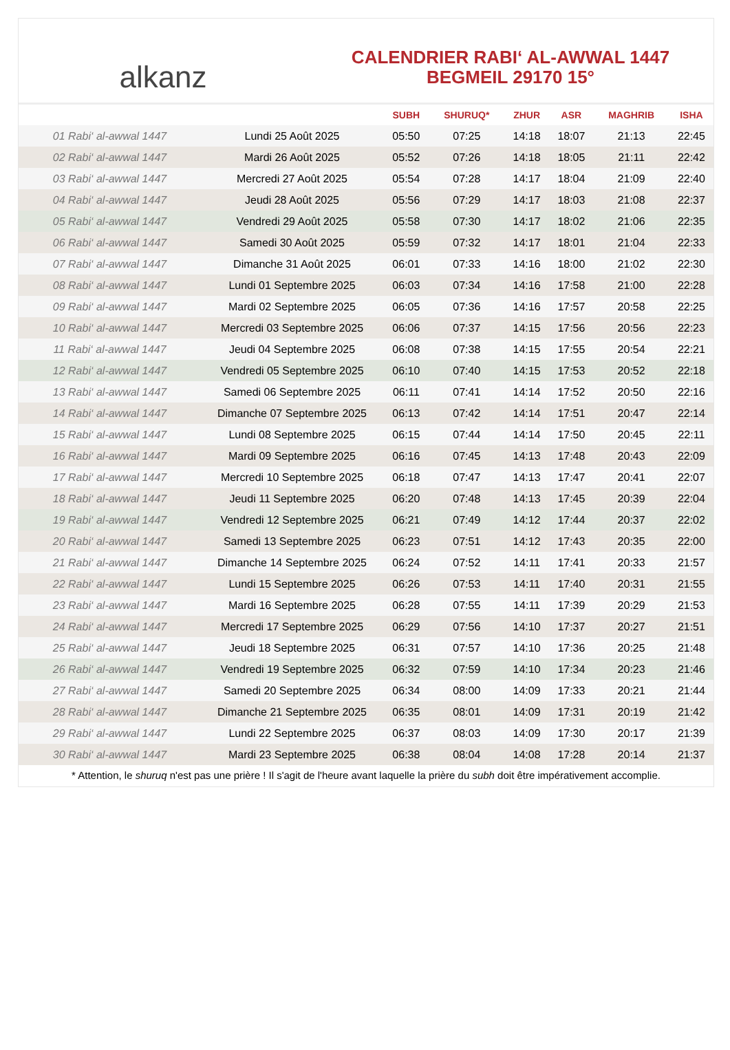alkanz
CALENDRIER RABI‘ AL-AWWAL 1447
BEGMEIL 29170 15°
| | | SUBH | SHURUQ* | ZHUR | ASR | MAGHRIB | ISHA |
| --- | --- | --- | --- | --- | --- | --- | --- |
| 01 Rabi‘ al-awwal 1447 | Lundi 25 Août 2025 | 05:50 | 07:25 | 14:18 | 18:07 | 21:13 | 22:45 |
| 02 Rabi‘ al-awwal 1447 | Mardi 26 Août 2025 | 05:52 | 07:26 | 14:18 | 18:05 | 21:11 | 22:42 |
| 03 Rabi‘ al-awwal 1447 | Mercredi 27 Août 2025 | 05:54 | 07:28 | 14:17 | 18:04 | 21:09 | 22:40 |
| 04 Rabi‘ al-awwal 1447 | Jeudi 28 Août 2025 | 05:56 | 07:29 | 14:17 | 18:03 | 21:08 | 22:37 |
| 05 Rabi‘ al-awwal 1447 | Vendredi 29 Août 2025 | 05:58 | 07:30 | 14:17 | 18:02 | 21:06 | 22:35 |
| 06 Rabi‘ al-awwal 1447 | Samedi 30 Août 2025 | 05:59 | 07:32 | 14:17 | 18:01 | 21:04 | 22:33 |
| 07 Rabi‘ al-awwal 1447 | Dimanche 31 Août 2025 | 06:01 | 07:33 | 14:16 | 18:00 | 21:02 | 22:30 |
| 08 Rabi‘ al-awwal 1447 | Lundi 01 Septembre 2025 | 06:03 | 07:34 | 14:16 | 17:58 | 21:00 | 22:28 |
| 09 Rabi‘ al-awwal 1447 | Mardi 02 Septembre 2025 | 06:05 | 07:36 | 14:16 | 17:57 | 20:58 | 22:25 |
| 10 Rabi‘ al-awwal 1447 | Mercredi 03 Septembre 2025 | 06:06 | 07:37 | 14:15 | 17:56 | 20:56 | 22:23 |
| 11 Rabi‘ al-awwal 1447 | Jeudi 04 Septembre 2025 | 06:08 | 07:38 | 14:15 | 17:55 | 20:54 | 22:21 |
| 12 Rabi‘ al-awwal 1447 | Vendredi 05 Septembre 2025 | 06:10 | 07:40 | 14:15 | 17:53 | 20:52 | 22:18 |
| 13 Rabi‘ al-awwal 1447 | Samedi 06 Septembre 2025 | 06:11 | 07:41 | 14:14 | 17:52 | 20:50 | 22:16 |
| 14 Rabi‘ al-awwal 1447 | Dimanche 07 Septembre 2025 | 06:13 | 07:42 | 14:14 | 17:51 | 20:47 | 22:14 |
| 15 Rabi‘ al-awwal 1447 | Lundi 08 Septembre 2025 | 06:15 | 07:44 | 14:14 | 17:50 | 20:45 | 22:11 |
| 16 Rabi‘ al-awwal 1447 | Mardi 09 Septembre 2025 | 06:16 | 07:45 | 14:13 | 17:48 | 20:43 | 22:09 |
| 17 Rabi‘ al-awwal 1447 | Mercredi 10 Septembre 2025 | 06:18 | 07:47 | 14:13 | 17:47 | 20:41 | 22:07 |
| 18 Rabi‘ al-awwal 1447 | Jeudi 11 Septembre 2025 | 06:20 | 07:48 | 14:13 | 17:45 | 20:39 | 22:04 |
| 19 Rabi‘ al-awwal 1447 | Vendredi 12 Septembre 2025 | 06:21 | 07:49 | 14:12 | 17:44 | 20:37 | 22:02 |
| 20 Rabi‘ al-awwal 1447 | Samedi 13 Septembre 2025 | 06:23 | 07:51 | 14:12 | 17:43 | 20:35 | 22:00 |
| 21 Rabi‘ al-awwal 1447 | Dimanche 14 Septembre 2025 | 06:24 | 07:52 | 14:11 | 17:41 | 20:33 | 21:57 |
| 22 Rabi‘ al-awwal 1447 | Lundi 15 Septembre 2025 | 06:26 | 07:53 | 14:11 | 17:40 | 20:31 | 21:55 |
| 23 Rabi‘ al-awwal 1447 | Mardi 16 Septembre 2025 | 06:28 | 07:55 | 14:11 | 17:39 | 20:29 | 21:53 |
| 24 Rabi‘ al-awwal 1447 | Mercredi 17 Septembre 2025 | 06:29 | 07:56 | 14:10 | 17:37 | 20:27 | 21:51 |
| 25 Rabi‘ al-awwal 1447 | Jeudi 18 Septembre 2025 | 06:31 | 07:57 | 14:10 | 17:36 | 20:25 | 21:48 |
| 26 Rabi‘ al-awwal 1447 | Vendredi 19 Septembre 2025 | 06:32 | 07:59 | 14:10 | 17:34 | 20:23 | 21:46 |
| 27 Rabi‘ al-awwal 1447 | Samedi 20 Septembre 2025 | 06:34 | 08:00 | 14:09 | 17:33 | 20:21 | 21:44 |
| 28 Rabi‘ al-awwal 1447 | Dimanche 21 Septembre 2025 | 06:35 | 08:01 | 14:09 | 17:31 | 20:19 | 21:42 |
| 29 Rabi‘ al-awwal 1447 | Lundi 22 Septembre 2025 | 06:37 | 08:03 | 14:09 | 17:30 | 20:17 | 21:39 |
| 30 Rabi‘ al-awwal 1447 | Mardi 23 Septembre 2025 | 06:38 | 08:04 | 14:08 | 17:28 | 20:14 | 21:37 |
* Attention, le shuruq n'est pas une prière ! Il s'agit de l'heure avant laquelle la prière du subh doit être impérativement accomplie.